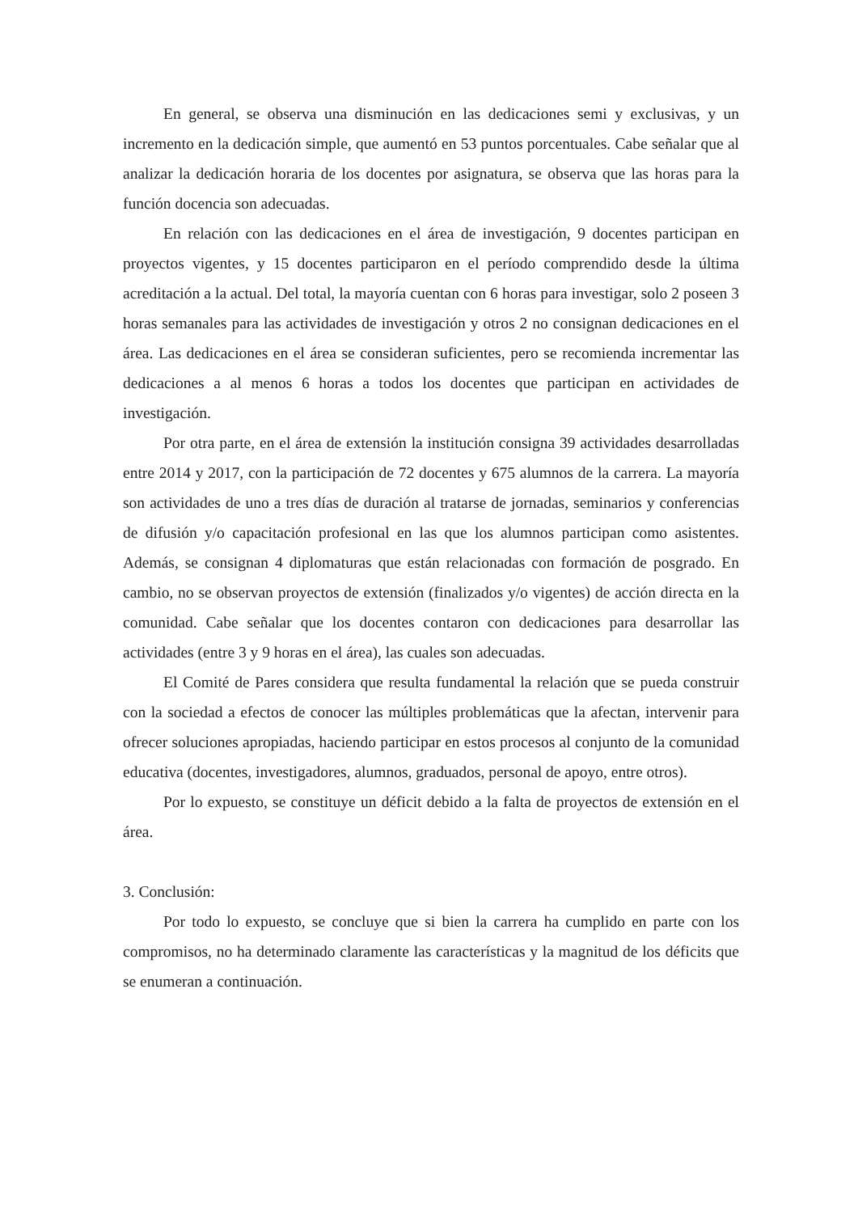En general, se observa una disminución en las dedicaciones semi y exclusivas, y un incremento en la dedicación simple, que aumentó en 53 puntos porcentuales. Cabe señalar que al analizar la dedicación horaria de los docentes por asignatura, se observa que las horas para la función docencia son adecuadas.
En relación con las dedicaciones en el área de investigación, 9 docentes participan en proyectos vigentes, y 15 docentes participaron en el período comprendido desde la última acreditación a la actual. Del total, la mayoría cuentan con 6 horas para investigar, solo 2 poseen 3 horas semanales para las actividades de investigación y otros 2 no consignan dedicaciones en el área. Las dedicaciones en el área se consideran suficientes, pero se recomienda incrementar las dedicaciones a al menos 6 horas a todos los docentes que participan en actividades de investigación.
Por otra parte, en el área de extensión la institución consigna 39 actividades desarrolladas entre 2014 y 2017, con la participación de 72 docentes y 675 alumnos de la carrera. La mayoría son actividades de uno a tres días de duración al tratarse de jornadas, seminarios y conferencias de difusión y/o capacitación profesional en las que los alumnos participan como asistentes. Además, se consignan 4 diplomaturas que están relacionadas con formación de posgrado. En cambio, no se observan proyectos de extensión (finalizados y/o vigentes) de acción directa en la comunidad. Cabe señalar que los docentes contaron con dedicaciones para desarrollar las actividades (entre 3 y 9 horas en el área), las cuales son adecuadas.
El Comité de Pares considera que resulta fundamental la relación que se pueda construir con la sociedad a efectos de conocer las múltiples problemáticas que la afectan, intervenir para ofrecer soluciones apropiadas, haciendo participar en estos procesos al conjunto de la comunidad educativa (docentes, investigadores, alumnos, graduados, personal de apoyo, entre otros).
Por lo expuesto, se constituye un déficit debido a la falta de proyectos de extensión en el área.
3. Conclusión:
Por todo lo expuesto, se concluye que si bien la carrera ha cumplido en parte con los compromisos, no ha determinado claramente las características y la magnitud de los déficits que se enumeran a continuación.